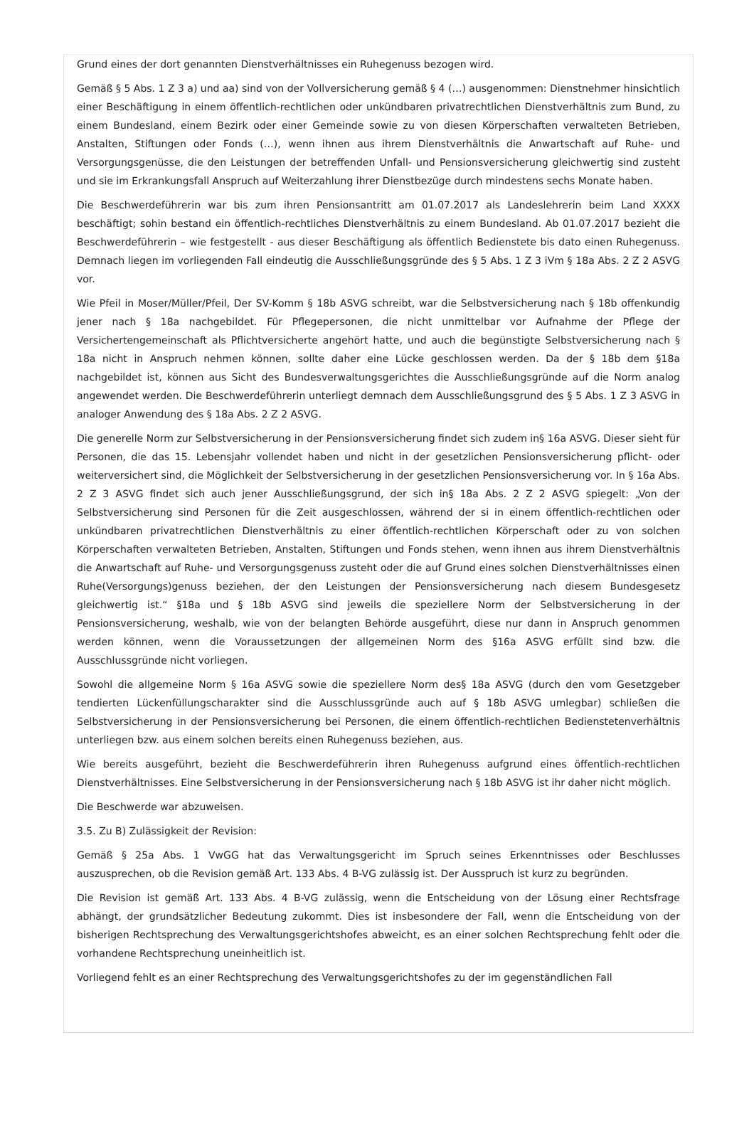Grund eines der dort genannten Dienstverhältnisses ein Ruhegenuss bezogen wird.
Gemäß § 5 Abs. 1 Z 3 a) und aa) sind von der Vollversicherung gemäß § 4 (…) ausgenommen: Dienstnehmer hinsichtlich einer Beschäftigung in einem öffentlich-rechtlichen oder unkündbaren privatrechtlichen Dienstverhältnis zum Bund, zu einem Bundesland, einem Bezirk oder einer Gemeinde sowie zu von diesen Körperschaften verwalteten Betrieben, Anstalten, Stiftungen oder Fonds (…), wenn ihnen aus ihrem Dienstverhältnis die Anwartschaft auf Ruhe- und Versorgungsgenüsse, die den Leistungen der betreffenden Unfall- und Pensionsversicherung gleichwertig sind zusteht und sie im Erkrankungsfall Anspruch auf Weiterzahlung ihrer Dienstbezüge durch mindestens sechs Monate haben.
Die Beschwerdeführerin war bis zum ihren Pensionsantritt am 01.07.2017 als Landeslehrerin beim Land XXXX beschäftigt; sohin bestand ein öffentlich-rechtliches Dienstverhältnis zu einem Bundesland. Ab 01.07.2017 bezieht die Beschwerdeführerin – wie festgestellt - aus dieser Beschäftigung als öffentlich Bedienstete bis dato einen Ruhegenuss. Demnach liegen im vorliegenden Fall eindeutig die Ausschließungsgründe des § 5 Abs. 1 Z 3 iVm § 18a Abs. 2 Z 2 ASVG vor.
Wie Pfeil in Moser/Müller/Pfeil, Der SV-Komm § 18b ASVG schreibt, war die Selbstversicherung nach § 18b offenkundig jener nach § 18a nachgebildet. Für Pflegepersonen, die nicht unmittelbar vor Aufnahme der Pflege der Versichertengemeinschaft als Pflichtversicherte angehört hatte, und auch die begünstigte Selbstversicherung nach § 18a nicht in Anspruch nehmen können, sollte daher eine Lücke geschlossen werden. Da der § 18b dem §18a nachgebildet ist, können aus Sicht des Bundesverwaltungsgerichtes die Ausschließungsgründe auf die Norm analog angewendet werden. Die Beschwerdeführerin unterliegt demnach dem Ausschließungsgrund des § 5 Abs. 1 Z 3 ASVG in analoger Anwendung des § 18a Abs. 2 Z 2 ASVG.
Die generelle Norm zur Selbstversicherung in der Pensionsversicherung findet sich zudem in§ 16a ASVG. Dieser sieht für Personen, die das 15. Lebensjahr vollendet haben und nicht in der gesetzlichen Pensionsversicherung pflicht- oder weiterversichert sind, die Möglichkeit der Selbstversicherung in der gesetzlichen Pensionsversicherung vor. In § 16a Abs. 2 Z 3 ASVG findet sich auch jener Ausschließungsgrund, der sich in§ 18a Abs. 2 Z 2 ASVG spiegelt: „Von der Selbstversicherung sind Personen für die Zeit ausgeschlossen, während der si in einem öffentlich-rechtlichen oder unkündbaren privatrechtlichen Dienstverhältnis zu einer öffentlich-rechtlichen Körperschaft oder zu von solchen Körperschaften verwalteten Betrieben, Anstalten, Stiftungen und Fonds stehen, wenn ihnen aus ihrem Dienstverhältnis die Anwartschaft auf Ruhe- und Versorgungsgenuss zusteht oder die auf Grund eines solchen Dienstverhältnisses einen Ruhe(Versorgungs)genuss beziehen, der den Leistungen der Pensionsversicherung nach diesem Bundesgesetz gleichwertig ist.“ §18a und § 18b ASVG sind jeweils die speziellere Norm der Selbstversicherung in der Pensionsversicherung, weshalb, wie von der belangten Behörde ausgeführt, diese nur dann in Anspruch genommen werden können, wenn die Voraussetzungen der allgemeinen Norm des §16a ASVG erfüllt sind bzw. die Ausschlussgründe nicht vorliegen.
Sowohl die allgemeine Norm § 16a ASVG sowie die speziellere Norm des§ 18a ASVG (durch den vom Gesetzgeber tendierten Lückenfüllungscharakter sind die Ausschlussgründe auch auf § 18b ASVG umlegbar) schließen die Selbstversicherung in der Pensionsversicherung bei Personen, die einem öffentlich-rechtlichen Bedienstetenverhältnis unterliegen bzw. aus einem solchen bereits einen Ruhegenuss beziehen, aus.
Wie bereits ausgeführt, bezieht die Beschwerdeführerin ihren Ruhegenuss aufgrund eines öffentlich-rechtlichen Dienstverhältnisses. Eine Selbstversicherung in der Pensionsversicherung nach § 18b ASVG ist ihr daher nicht möglich.
Die Beschwerde war abzuweisen.
3.5. Zu B) Zulässigkeit der Revision:
Gemäß § 25a Abs. 1 VwGG hat das Verwaltungsgericht im Spruch seines Erkenntnisses oder Beschlusses auszusprechen, ob die Revision gemäß Art. 133 Abs. 4 B-VG zulässig ist. Der Ausspruch ist kurz zu begründen.
Die Revision ist gemäß Art. 133 Abs. 4 B-VG zulässig, wenn die Entscheidung von der Lösung einer Rechtsfrage abhängt, der grundsätzlicher Bedeutung zukommt. Dies ist insbesondere der Fall, wenn die Entscheidung von der bisherigen Rechtsprechung des Verwaltungsgerichtshofes abweicht, es an einer solchen Rechtsprechung fehlt oder die vorhandene Rechtsprechung uneinheitlich ist.
Vorliegend fehlt es an einer Rechtsprechung des Verwaltungsgerichtshofes zu der im gegenständlichen Fall